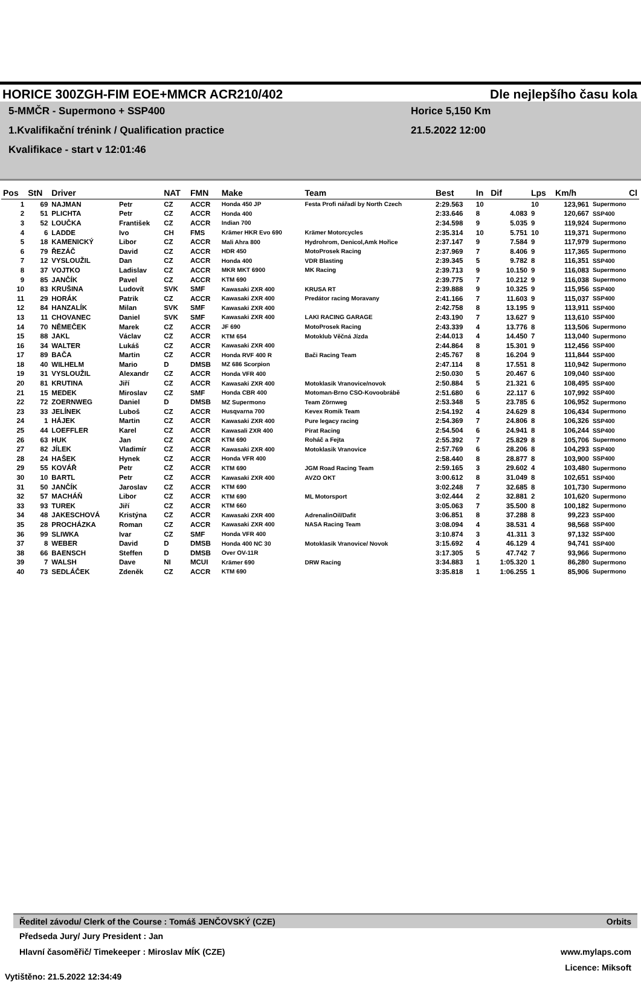HORICE 300ZGH-FIM EOE+MMCR ACR210/402 Dle nejlepšího času kola
5-MMČR - Supermono + SSP400 Horice 5,150 Km
1.Kvalifikační trénink / Qualification practice 21.5.2022 12:00
Kvalifikace - start v 12:01:46
| Pos | StN | Driver | | NAT | FMN | Make | Team | Best | In | Dif | Lps | Km/h | Cl |
| --- | --- | --- | --- | --- | --- | --- | --- | --- | --- | --- | --- | --- | --- |
| 1 | 69 | NAJMAN | Petr | CZ | ACCR | Honda 450 JP | Festa Profi nářadí by North Czech | 2:29.563 | 10 | | 10 | 123,961 | Supermono |
| 2 | 51 | PLICHTA | Petr | CZ | ACCR | Honda 400 | | 2:33.646 | 8 | 4.083 | 9 | 120,667 | SSP400 |
| 3 | 52 | LOUČKA | František | CZ | ACCR | Indian 700 | | 2:34.598 | 9 | 5.035 | 9 | 119,924 | Supermono |
| 4 | 6 | LADDE | Ivo | CH | FMS | Krämer HKR Evo 690 | Krämer Motorcycles | 2:35.314 | 10 | 5.751 | 10 | 119,371 | Supermono |
| 5 | 18 | KAMENICKÝ | Libor | CZ | ACCR | Mali Ahra 800 | Hydrohrom, Denicol,Amk Hořice | 2:37.147 | 9 | 7.584 | 9 | 117,979 | Supermono |
| 6 | 79 | ŘEZÁČ | David | CZ | ACCR | HDR 450 | MotoProsek Racing | 2:37.969 | 7 | 8.406 | 9 | 117,365 | Supermono |
| 7 | 12 | VYSLOUŽIL | Dan | CZ | ACCR | Honda 400 | VDR Blasting | 2:39.345 | 5 | 9.782 | 8 | 116,351 | SSP400 |
| 8 | 37 | VOJTKO | Ladislav | CZ | ACCR | MKR MKT 6900 | MK Racing | 2:39.713 | 9 | 10.150 | 9 | 116,083 | Supermono |
| 9 | 85 | JANČÍK | Pavel | CZ | ACCR | KTM 690 | | 2:39.775 | 7 | 10.212 | 9 | 116,038 | Supermono |
| 10 | 83 | KRUŠINA | Ludovít | SVK | SMF | Kawasaki ZXR 400 | KRUSA RT | 2:39.888 | 9 | 10.325 | 9 | 115,956 | SSP400 |
| 11 | 29 | HORÁK | Patrik | CZ | ACCR | Kawasaki ZXR 400 | Predátor racing Moravany | 2:41.166 | 7 | 11.603 | 9 | 115,037 | SSP400 |
| 12 | 84 | HANZALÍK | Milan | SVK | SMF | Kawasaki ZXR 400 | | 2:42.758 | 8 | 13.195 | 9 | 113,911 | SSP400 |
| 13 | 11 | CHOVANEC | Daniel | SVK | SMF | Kawasaki ZXR 400 | LAKI RACING GARAGE | 2:43.190 | 7 | 13.627 | 9 | 113,610 | SSP400 |
| 14 | 70 | NĚMEČEK | Marek | CZ | ACCR | JF 690 | MotoProsek Racing | 2:43.339 | 4 | 13.776 | 8 | 113,506 | Supermono |
| 15 | 88 | JAKL | Václav | CZ | ACCR | KTM 654 | Motoklub Věčná Jízda | 2:44.013 | 4 | 14.450 | 7 | 113,040 | Supermono |
| 16 | 34 | WALTER | Lukáš | CZ | ACCR | Kawasaki ZXR 400 | | 2:44.864 | 8 | 15.301 | 9 | 112,456 | SSP400 |
| 17 | 89 | BAČA | Martin | CZ | ACCR | Honda RVF 400 R | Bači Racing Team | 2:45.767 | 8 | 16.204 | 9 | 111,844 | SSP400 |
| 18 | 40 | WILHELM | Mario | D | DMSB | MZ 686 Scorpion | | 2:47.114 | 8 | 17.551 | 8 | 110,942 | Supermono |
| 19 | 31 | VYSLOUŽIL | Alexandr | CZ | ACCR | Honda VFR 400 | | 2:50.030 | 5 | 20.467 | 6 | 109,040 | SSP400 |
| 20 | 81 | KRUTINA | Jiří | CZ | ACCR | Kawasaki ZXR 400 | Motoklasik Vranovice/novok | 2:50.884 | 5 | 21.321 | 6 | 108,495 | SSP400 |
| 21 | 15 | MEDEK | Miroslav | CZ | SMF | Honda CBR 400 | Motoman-Brno CSO-Kovoobrábě | 2:51.680 | 6 | 22.117 | 6 | 107,992 | SSP400 |
| 22 | 72 | ZOERNWEG | Daniel | D | DMSB | MZ Supermono | Team Zörnweg | 2:53.348 | 5 | 23.785 | 6 | 106,952 | Supermono |
| 23 | 33 | JELÍNEK | Luboš | CZ | ACCR | Husqvarna 700 | Kevex Romik Team | 2:54.192 | 4 | 24.629 | 8 | 106,434 | Supermono |
| 24 | 1 | HÁJEK | Martin | CZ | ACCR | Kawasaki ZXR 400 | Pure legacy racing | 2:54.369 | 7 | 24.806 | 8 | 106,326 | SSP400 |
| 25 | 44 | LOEFFLER | Karel | CZ | ACCR | Kawasali ZXR 400 | Pirat Racing | 2:54.504 | 6 | 24.941 | 8 | 106,244 | SSP400 |
| 26 | 63 | HUK | Jan | CZ | ACCR | KTM 690 | Roháč a Fejta | 2:55.392 | 7 | 25.829 | 8 | 105,706 | Supermono |
| 27 | 82 | JÍLEK | Vladimír | CZ | ACCR | Kawasaki ZXR 400 | Motoklasik Vranovice | 2:57.769 | 6 | 28.206 | 8 | 104,293 | SSP400 |
| 28 | 24 | HAŠEK | Hynek | CZ | ACCR | Honda VFR 400 | | 2:58.440 | 8 | 28.877 | 8 | 103,900 | SSP400 |
| 29 | 55 | KOVÁŘ | Petr | CZ | ACCR | KTM 690 | JGM Road Racing Team | 2:59.165 | 3 | 29.602 | 4 | 103,480 | Supermono |
| 30 | 10 | BARTL | Petr | CZ | ACCR | Kawasaki ZXR 400 | AVZO OKT | 3:00.612 | 8 | 31.049 | 8 | 102,651 | SSP400 |
| 31 | 50 | JANČÍK | Jaroslav | CZ | ACCR | KTM 690 | | 3:02.248 | 7 | 32.685 | 8 | 101,730 | Supermono |
| 32 | 57 | MACHÁŇ | Libor | CZ | ACCR | KTM 690 | ML Motorsport | 3:02.444 | 2 | 32.881 | 2 | 101,620 | Supermono |
| 33 | 93 | TUREK | Jiří | CZ | ACCR | KTM 660 | | 3:05.063 | 7 | 35.500 | 8 | 100,182 | Supermono |
| 34 | 48 | JAKESCHOVÁ | Kristýna | CZ | ACCR | Kawasaki ZXR 400 | AdrenalinOil/Dafit | 3:06.851 | 8 | 37.288 | 8 | 99,223 | SSP400 |
| 35 | 28 | PROCHÁZKA | Roman | CZ | ACCR | Kawasaki ZXR 400 | NASA Racing Team | 3:08.094 | 4 | 38.531 | 4 | 98,568 | SSP400 |
| 36 | 99 | SLIWKA | Ivar | CZ | SMF | Honda VFR 400 | | 3:10.874 | 3 | 41.311 | 3 | 97,132 | SSP400 |
| 37 | 8 | WEBER | David | D | DMSB | Honda 400 NC 30 | Motoklasik Vranovice/ Novok | 3:15.692 | 4 | 46.129 | 4 | 94,741 | SSP400 |
| 38 | 66 | BAENSCH | Steffen | D | DMSB | Over OV-11R | | 3:17.305 | 5 | 47.742 | 7 | 93,966 | Supermono |
| 39 | 7 | WALSH | Dave | NI | MCUI | Krämer 690 | DRW Racing | 3:34.883 | 1 | 1:05.320 | 1 | 86,280 | Supermono |
| 40 | 73 | SEDLÁČEK | Zdeněk | CZ | ACCR | KTM 690 | | 3:35.818 | 1 | 1:06.255 | 1 | 85,906 | Supermono |
Ředitel závodu/ Clerk of the Course : Tomáš JENČOVSKÝ (CZE) Orbits
Předseda Jury/ Jury President : Jan
Hlavní časoměřič/ Timekeeper : Miroslav MÍK (CZE) www.mylaps.com
Licence: Miksoft
Vytištěno: 21.5.2022 12:34:49